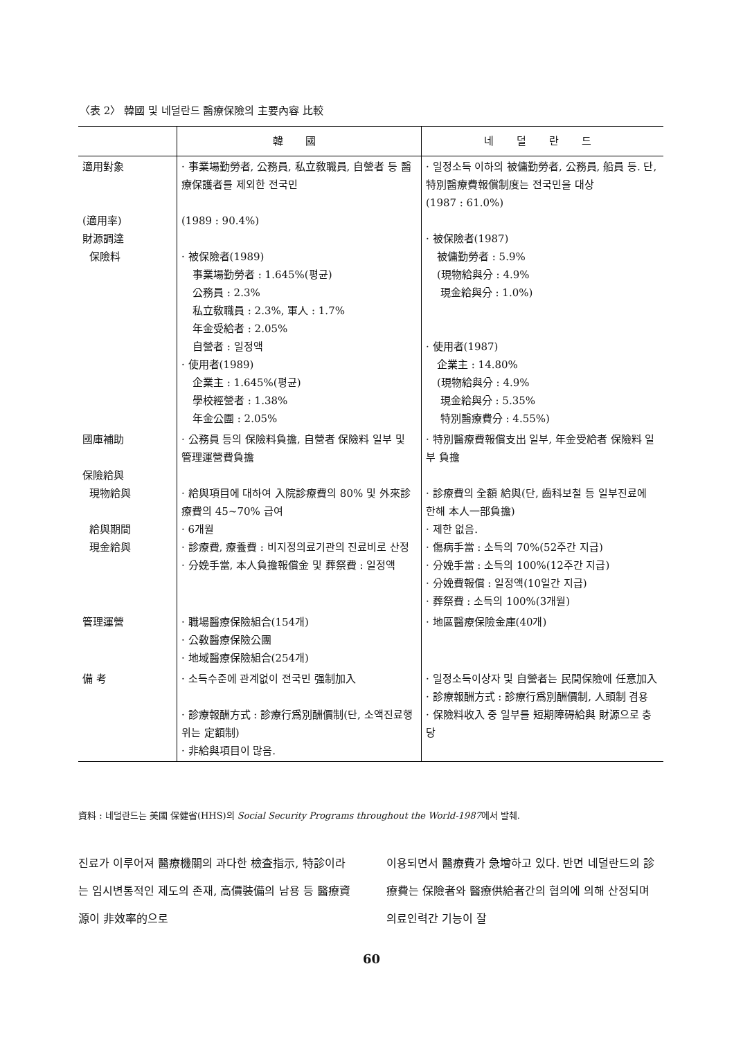〈表 2〉 韓國 및 네덜란드 醫療保險의 主要內容 比較
| | 韓 國 | 네 덜 란 드 |
| --- | --- | --- |
| 適用對象 (適用率) 財源調達 保險料 | · 事業場勤勞者, 公務員, 私立敎職員, 自營者 등 醫療保護者를 제외한 전국민 (1989 : 90.4%) · 被保險者(1989) 事業場勤勞者 : 1.645%(평균) 公務員 : 2.3% 私立敎職員 : 2.3%, 軍人 : 1.7% 年金受給者 : 2.05% 自營者 : 일정액 · 使用者(1989) 企業主 : 1.645%(평균) 學校經營者 : 1.38% 年金公團 : 2.05% | · 일정소득 이하의 被傭勤勞者, 公務員, 船員 등. 단, 特別醫療費報償制度는 전국민을 대상 (1987 : 61.0%) · 被保險者(1987) 被傭勤勞者 : 5.9% (現物給與分 : 4.9% 現金給與分 : 1.0%) · 使用者(1987) 企業主 : 14.80% (現物給與分 : 4.9% 現金給與分 : 5.35% 特別醫療費分 : 4.55%) |
| 國庫補助 保險給與 現物給與 給與期間 現金給與 | · 公務員 등의 保險料負擔, 自營者 保險料 일부 및 管理運營費負擔 · 給與項目에 대하여 入院診療費의 80% 및 外來診療費의 45~70% 급여 · 6개월 · 診療費, 療養費 : 비지정의료기관의 진료비로 산정 · 分娩手當, 本人負擔報償金 및 葬祭費 : 일정액 | · 特別醫療費報償支出 일부, 年金受給者 保險料 일부 負擔 · 診療費의 全額 給與(단, 齒科보철 등 일부진료에 한해 本人一部負擔) · 제한 없음. · 傷病手當 : 소득의 70%(52주간 지급) · 分娩手當 : 소득의 100%(12주간 지급) · 分娩費報償 : 일정액(10일간 지급) · 葬祭費 : 소득의 100%(3개월) |
| 管理運營 | · 職場醫療保險組合(154개) · 公敎醫療保險公團 · 地域醫療保險組合(254개) | · 地區醫療保險金庫(40개) |
| 備 考 | · 소득수준에 관계없이 전국민 强制加入 · 診療報酬方式 : 診療行爲別酬價制(단, 소액진료행위는 定額制) · 非給與項目이 많음. | · 일정소득이상자 및 自營者는 民間保險에 任意加入 · 診療報酬方式 : 診療行爲別酬價制, 人頭制 겸용 · 保險料收入 중 일부를 短期障碍給與 財源으로 충당 |
資料 : 네덜란드는 美國 保健省(HHS)의 Social Security Programs throughout the World-1987에서 발췌.
진료가 이루어져 醫療機關의 과다한 檢査指示, 特診이라는 임시변통적인 제도의 존재, 高價裝備의 남용 등 醫療資源이 非效率的으로
이용되면서 醫療費가 急增하고 있다. 반면 네덜란드의 診療費는 保險者와 醫療供給者간의 협의에 의해 산정되며 의료인력간 기능이 잘
60